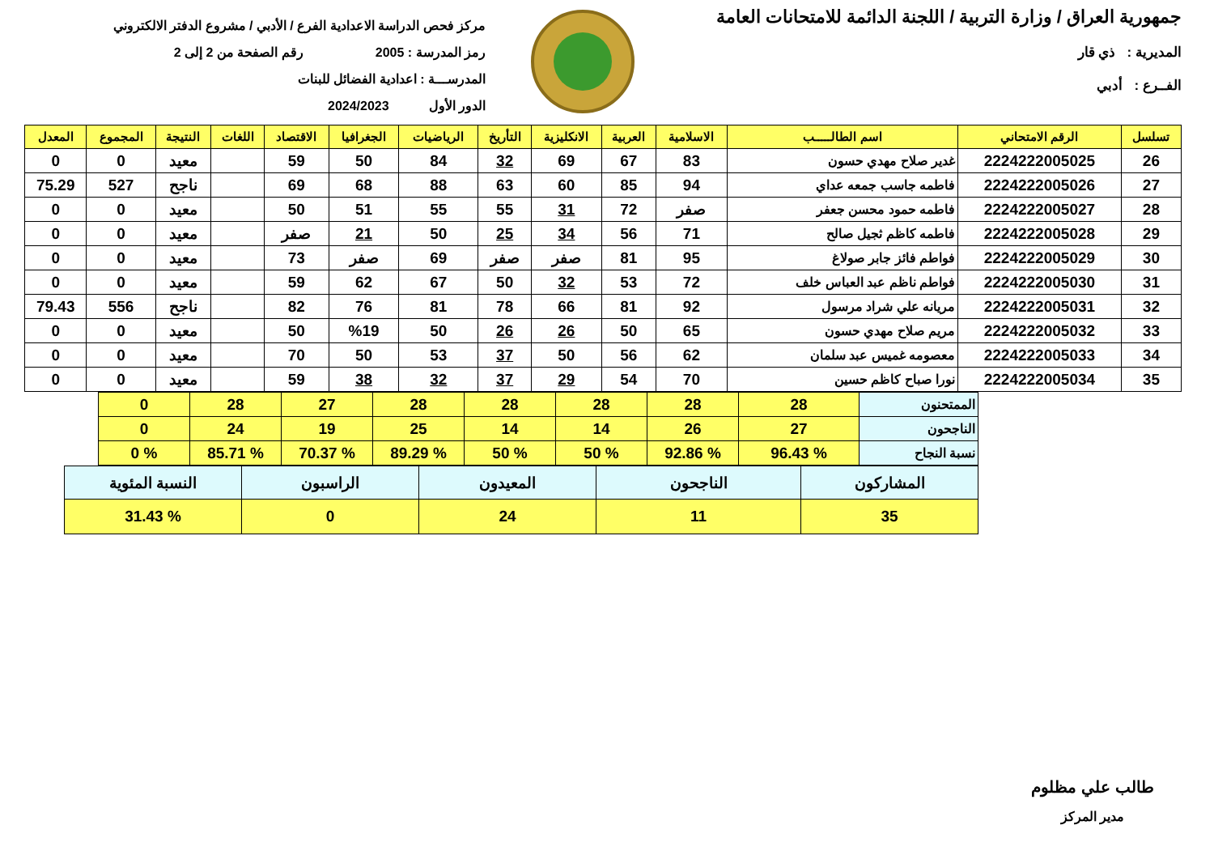جمهورية العراق / وزارة التربية / اللجنة الدائمة للامتحانات العامة
المديرية : ذي قار
الفــرع : أدبي
مركز فحص الدراسة الاعدادية الفرع / الأدبي / مشروع الدفتر الالكتروني
رمز المدرسة : 2005 رقم الصفحة من 2 إلى 2
المدرســـة : اعدادية الفضائل للبنات
الدور الأول 2024/2023
| تسلسل | الرقم الامتحاني | اسم الطالـــــب | الاسلامية | العربية | الانكليزية | التأريخ | الرياضيات | الجغرافيا | الاقتصاد | اللغات | النتيجة | المجموع | المعدل |
| --- | --- | --- | --- | --- | --- | --- | --- | --- | --- | --- | --- | --- | --- |
| 26 | 2224222005025 | غدير صلاح مهدي حسون | 83 | 67 | 69 | 32 | 84 | 50 | 59 | | معيد | 0 | 0 |
| 27 | 2224222005026 | فاطمه جاسب جمعه عداي | 94 | 85 | 60 | 63 | 88 | 68 | 69 | | ناجح | 527 | 75.29 |
| 28 | 2224222005027 | فاطمه حمود محسن جعفر | صفر | 72 | 31 | 55 | 55 | 51 | 50 | | معيد | 0 | 0 |
| 29 | 2224222005028 | فاطمه كاظم ثجيل صالح | 71 | 56 | 34 | 25 | 50 | 21 | صفر | | معيد | 0 | 0 |
| 30 | 2224222005029 | فواطم فائز جابر صولاغ | 95 | 81 | صفر | صفر | 69 | صفر | 73 | | معيد | 0 | 0 |
| 31 | 2224222005030 | فواطم ناظم عبد العباس خلف | 72 | 53 | 32 | 50 | 67 | 62 | 59 | | معيد | 0 | 0 |
| 32 | 2224222005031 | مريانه علي شراد مرسول | 92 | 81 | 66 | 78 | 81 | 76 | 82 | | ناجح | 556 | 79.43 |
| 33 | 2224222005032 | مريم صلاح مهدي حسون | 65 | 50 | 26 | 26 | 50 | %19 | 50 | | معيد | 0 | 0 |
| 34 | 2224222005033 | معصومه غميس عبد سلمان | 62 | 56 | 50 | 37 | 53 | 50 | 70 | | معيد | 0 | 0 |
| 35 | 2224222005034 | نورا صباح كاظم حسين | 70 | 54 | 29 | 37 | 32 | 38 | 59 | | معيد | 0 | 0 |
| الممتحنون | 28 | 28 | 28 | 28 | 28 | 27 | 28 | 0 |
| الناجحون | 27 | 26 | 14 | 14 | 25 | 19 | 24 | 0 |
| نسبة النجاح | % 96.43 | % 92.86 | % 50 | % 50 | % 89.29 | % 70.37 | % 85.71 | % 0 |
| المشاركون | الناجحون | المعيدون | الراسبون | النسبة المئوية |
| 35 | 11 | 24 | 0 | % 31.43 |
طالب علي مظلوم
مدير المركز